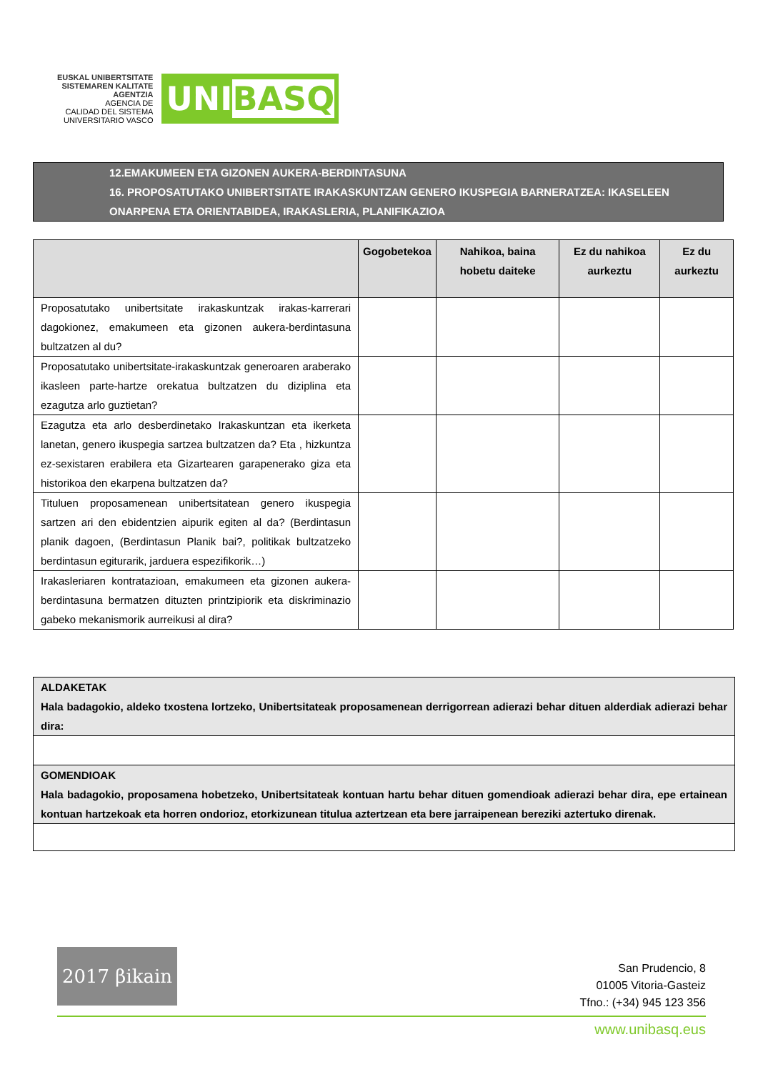EUSKAL UNIBERTSITATE
SISTEMAREN KALITATE
AGENTZIA
AGENCIA DE
CALIDAD DEL SISTEMA
UNIVERSITARIO VASCO
UNIBASQ
12.EMAKUMEEN ETA GIZONEN AUKERA-BERDINTASUNA
16. PROPOSATUTAKO UNIBERTSITATE IRAKASKUNTZAN GENERO IKUSPEGIA BARNERATZEA: IKASELEEN ONARPENA ETA ORIENTABIDEA, IRAKASLERIA, PLANIFIKAZIOA
| | Gogobetekoa | Nahikoa, baina hobetu daiteke | Ez du nahikoa aurkeztu | Ez du aurkeztu |
| --- | --- | --- | --- | --- |
| Proposatutako unibertsitate irakaskuntzak irakas-karrerari dagokionez, emakumeen eta gizonen aukera-berdintasuna bultzatzen al du? | | | | |
| Proposatutako unibertsitate-irakaskuntzak generoaren araberako ikasleen parte-hartze orekatua bultzatzen du diziplina eta ezagutza arlo guztietan? | | | | |
| Ezagutza eta arlo desberdinetako Irakaskuntzan eta ikerketa lanetan, genero ikuspegia sartzea bultzatzen da? Eta , hizkuntza ez-sexistaren erabilera eta Gizartearen garapenerako giza eta historikoa den ekarpena bultzatzen da? | | | | |
| Tituluen proposamenean unibertsitatean genero ikuspegia sartzen ari den ebidentzien aipurik egiten al da? (Berdintasun planik dagoen, (Berdintasun Planik bai?, politikak bultzatzeko berdintasun egiturarik, jarduera espezifikorik…) | | | | |
| Irakasleriaren kontratazioan, emakumeen eta gizonen aukera-berdintasuna bermatzen dituzten printzipiorik eta diskriminazio gabeko mekanismorik aurreikusi al dira? | | | | |
ALDAKETAK
Hala badagokio, aldeko txostena lortzeko, Unibertsitateak proposamenean derrigorrean adierazi behar dituen alderdiak adierazi behar dira:
GOMENDIOAK
Hala badagokio, proposamena hobetzeko, Unibertsitateak kontuan hartu behar dituen gomendioak adierazi behar dira, epe ertainean kontuan hartzekoak eta horren ondorioz, etorkizunean titulua aztertzean eta bere jarraipenean bereziki aztertuko direnak.
2017 βikain
San Prudencio, 8
01005 Vitoria-Gasteiz
Tfno.: (+34) 945 123 356
www.unibasq.eus